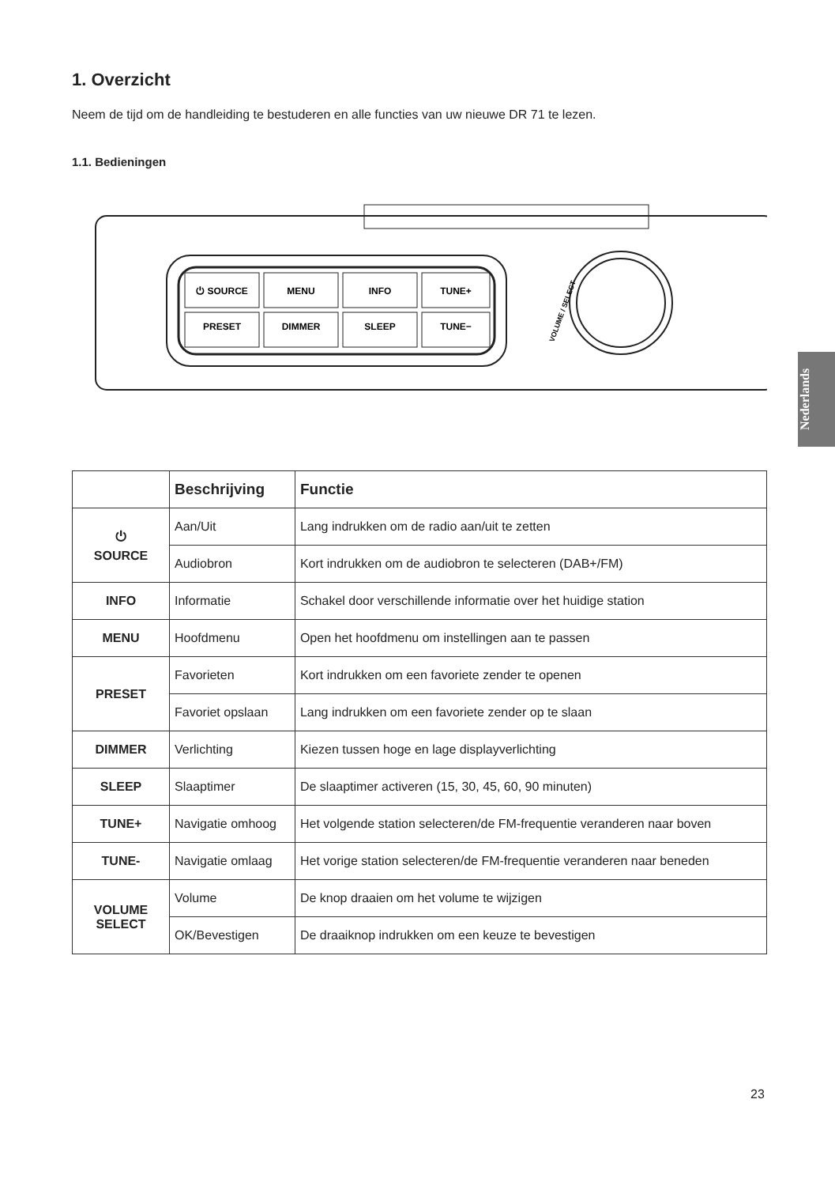1. Overzicht
Neem de tijd om de handleiding te bestuderen en alle functies van uw nieuwe DR 71 te lezen.
1.1. Bedieningen
⏻ SOURCE
MENU
INFO
TUNE+
PRESET
DIMMER
SLEEP
TUNE−
VOLUME / SELECT
| | Beschrijving | Functie |
| --- | --- | --- |
| ⏻ SOURCE | Aan/Uit | Lang indrukken om de radio aan/uit te zetten |
| | Audiobron | Kort indrukken om de audiobron te selecteren (DAB+/FM) |
| INFO | Informatie | Schakel door verschillende informatie over het huidige station |
| MENU | Hoofdmenu | Open het hoofdmenu om instellingen aan te passen |
| PRESET | Favorieten | Kort indrukken om een favoriete zender te openen |
| | Favoriet opslaan | Lang indrukken om een favoriete zender op te slaan |
| DIMMER | Verlichting | Kiezen tussen hoge en lage displayverlichting |
| SLEEP | Slaaptimer | De slaaptimer activeren (15, 30, 45, 60, 90 minuten) |
| TUNE+ | Navigatie omhoog | Het volgende station selecteren/de FM-frequentie veranderen naar boven |
| TUNE- | Navigatie omlaag | Het vorige station selecteren/de FM-frequentie veranderen naar beneden |
| VOLUME SELECT | Volume | De knop draaien om het volume te wijzigen |
| | OK/Bevestigen | De draaiknop indrukken om een keuze te bevestigen |
Nederlands
23